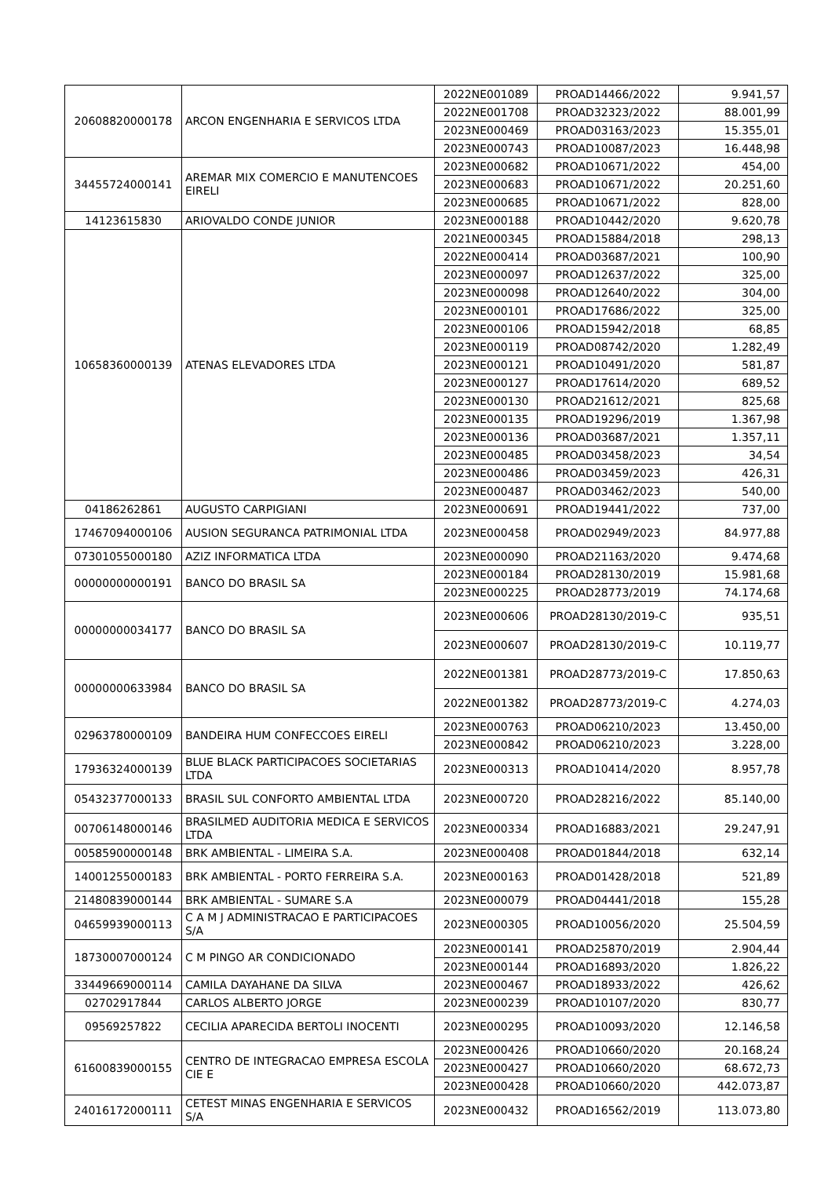| 20608820000178 | ARCON ENGENHARIA E SERVICOS LTDA | 2022NE001089 | PROAD14466/2022 | 9.941,57 |
| | | 2022NE001708 | PROAD32323/2022 | 88.001,99 |
| | | 2023NE000469 | PROAD03163/2023 | 15.355,01 |
| | | 2023NE000743 | PROAD10087/2023 | 16.448,98 |
| 34455724000141 | AREMAR MIX COMERCIO E MANUTENCOES EIRELI | 2023NE000682 | PROAD10671/2022 | 454,00 |
| | | 2023NE000683 | PROAD10671/2022 | 20.251,60 |
| | | 2023NE000685 | PROAD10671/2022 | 828,00 |
| 14123615830 | ARIOVALDO CONDE JUNIOR | 2023NE000188 | PROAD10442/2020 | 9.620,78 |
| 10658360000139 | ATENAS ELEVADORES LTDA | 2021NE000345 | PROAD15884/2018 | 298,13 |
| | | 2022NE000414 | PROAD03687/2021 | 100,90 |
| | | 2023NE000097 | PROAD12637/2022 | 325,00 |
| | | 2023NE000098 | PROAD12640/2022 | 304,00 |
| | | 2023NE000101 | PROAD17686/2022 | 325,00 |
| | | 2023NE000106 | PROAD15942/2018 | 68,85 |
| | | 2023NE000119 | PROAD08742/2020 | 1.282,49 |
| | | 2023NE000121 | PROAD10491/2020 | 581,87 |
| | | 2023NE000127 | PROAD17614/2020 | 689,52 |
| | | 2023NE000130 | PROAD21612/2021 | 825,68 |
| | | 2023NE000135 | PROAD19296/2019 | 1.367,98 |
| | | 2023NE000136 | PROAD03687/2021 | 1.357,11 |
| | | 2023NE000485 | PROAD03458/2023 | 34,54 |
| | | 2023NE000486 | PROAD03459/2023 | 426,31 |
| | | 2023NE000487 | PROAD03462/2023 | 540,00 |
| 04186262861 | AUGUSTO CARPIGIANI | 2023NE000691 | PROAD19441/2022 | 737,00 |
| 17467094000106 | AUSION SEGURANCA PATRIMONIAL LTDA | 2023NE000458 | PROAD02949/2023 | 84.977,88 |
| 07301055000180 | AZIZ INFORMATICA LTDA | 2023NE000090 | PROAD21163/2020 | 9.474,68 |
| 00000000000191 | BANCO DO BRASIL SA | 2023NE000184 | PROAD28130/2019 | 15.981,68 |
| | | 2023NE000225 | PROAD28773/2019 | 74.174,68 |
| 00000000034177 | BANCO DO BRASIL SA | 2023NE000606 | PROAD28130/2019-C | 935,51 |
| | | 2023NE000607 | PROAD28130/2019-C | 10.119,77 |
| 00000000633984 | BANCO DO BRASIL SA | 2022NE001381 | PROAD28773/2019-C | 17.850,63 |
| | | 2022NE001382 | PROAD28773/2019-C | 4.274,03 |
| 02963780000109 | BANDEIRA HUM CONFECCOES EIRELI | 2023NE000763 | PROAD06210/2023 | 13.450,00 |
| | | 2023NE000842 | PROAD06210/2023 | 3.228,00 |
| 17936324000139 | BLUE BLACK PARTICIPACOES SOCIETARIAS LTDA | 2023NE000313 | PROAD10414/2020 | 8.957,78 |
| 05432377000133 | BRASIL SUL CONFORTO AMBIENTAL LTDA | 2023NE000720 | PROAD28216/2022 | 85.140,00 |
| 00706148000146 | BRASILMED AUDITORIA MEDICA E SERVICOS LTDA | 2023NE000334 | PROAD16883/2021 | 29.247,91 |
| 00585900000148 | BRK AMBIENTAL - LIMEIRA S.A. | 2023NE000408 | PROAD01844/2018 | 632,14 |
| 14001255000183 | BRK AMBIENTAL - PORTO FERREIRA S.A. | 2023NE000163 | PROAD01428/2018 | 521,89 |
| 21480839000144 | BRK AMBIENTAL - SUMARE S.A | 2023NE000079 | PROAD04441/2018 | 155,28 |
| 04659939000113 | C A M J ADMINISTRACAO E PARTICIPACOES S/A | 2023NE000305 | PROAD10056/2020 | 25.504,59 |
| 18730007000124 | C M PINGO AR CONDICIONADO | 2023NE000141 | PROAD25870/2019 | 2.904,44 |
| | | 2023NE000144 | PROAD16893/2020 | 1.826,22 |
| 33449669000114 | CAMILA DAYAHANE DA SILVA | 2023NE000467 | PROAD18933/2022 | 426,62 |
| 02702917844 | CARLOS ALBERTO JORGE | 2023NE000239 | PROAD10107/2020 | 830,77 |
| 09569257822 | CECILIA APARECIDA BERTOLI INOCENTI | 2023NE000295 | PROAD10093/2020 | 12.146,58 |
| 61600839000155 | CENTRO DE INTEGRACAO EMPRESA ESCOLA CIE E | 2023NE000426 | PROAD10660/2020 | 20.168,24 |
| | | 2023NE000427 | PROAD10660/2020 | 68.672,73 |
| | | 2023NE000428 | PROAD10660/2020 | 442.073,87 |
| 24016172000111 | CETEST MINAS ENGENHARIA E SERVICOS S/A | 2023NE000432 | PROAD16562/2019 | 113.073,80 |